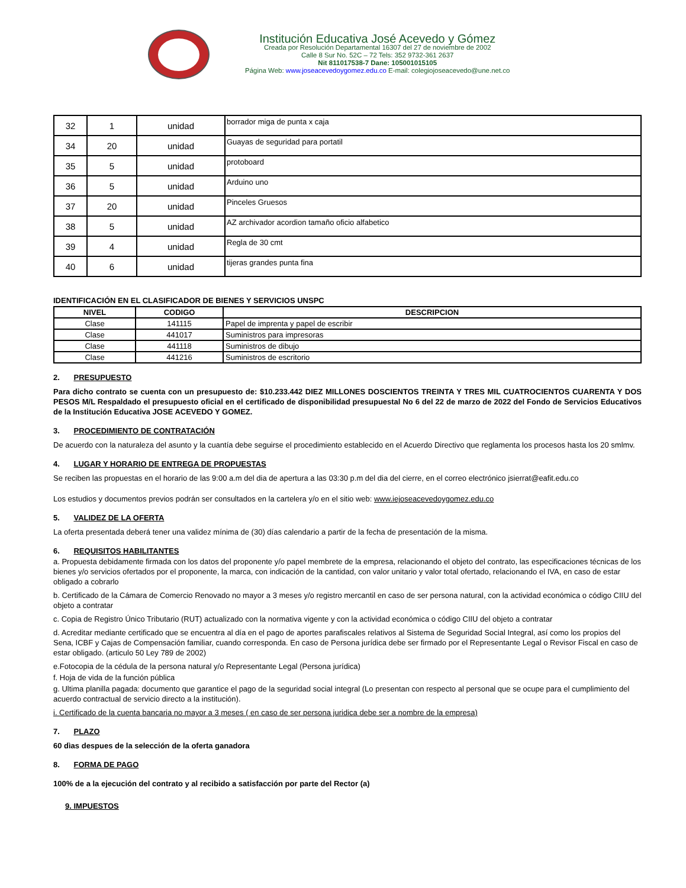Institución Educativa José Acevedo y Gómez
Creada por Resolución Departamental 16307 del 27 de noviembre de 2002
Calle 8 Sur No. 52C – 72 Tels: 352 9732-361 2637
Nit 811017538-7 Dane: 105001015105
Página Web: www.joseacevedoygomez.edu.co E-mail: colegiojoseacevedo@une.net.co
| 32 | 1 | unidad | borrador miga de punta x caja |
| 34 | 20 | unidad | Guayas de seguridad para portatil |
| 35 | 5 | unidad | protoboard |
| 36 | 5 | unidad | Arduino uno |
| 37 | 20 | unidad | Pinceles Gruesos |
| 38 | 5 | unidad | AZ archivador acordion tamaño oficio alfabetico |
| 39 | 4 | unidad | Regla de 30 cmt |
| 40 | 6 | unidad | tijeras grandes punta fina |
IDENTIFICACIÓN EN EL CLASIFICADOR DE BIENES Y SERVICIOS UNSPC
| NIVEL | CODIGO | DESCRIPCION |
| --- | --- | --- |
| Clase | 141115 | Papel de imprenta y papel de escribir |
| Clase | 441017 | Suministros para impresoras |
| Clase | 441118 | Suministros de dibujo |
| Clase | 441216 | Suministros de escritorio |
2. PRESUPUESTO
Para dicho contrato se cuenta con un presupuesto de: $10.233.442 DIEZ MILLONES DOSCIENTOS TREINTA Y TRES MIL CUATROCIENTOS CUARENTA Y DOS PESOS M/L Respaldado el presupuesto oficial en el certificado de disponibilidad presupuestal No 6 del 22 de marzo de 2022 del Fondo de Servicios Educativos de la Institución Educativa JOSE ACEVEDO Y GOMEZ.
3. PROCEDIMIENTO DE CONTRATACIÓN
De acuerdo con la naturaleza del asunto y la cuantía debe seguirse el procedimiento establecido en el Acuerdo Directivo que reglamenta los procesos hasta los 20 smlmv.
4. LUGAR Y HORARIO DE ENTREGA DE PROPUESTAS
Se reciben las propuestas en el horario de las 9:00 a.m del dia de apertura a las 03:30 p.m del dia del cierre, en el correo electrónico jsierrat@eafit.edu.co
Los estudios y documentos previos podrán ser consultados en la cartelera y/o en el sitio web: www.iejoseacevedoygomez.edu.co
5. VALIDEZ DE LA OFERTA
La oferta presentada deberá tener una validez mínima de (30) días calendario a partir de la fecha de presentación de la misma.
6. REQUISITOS HABILITANTES
a. Propuesta debidamente firmada con los datos del proponente y/o papel membrete de la empresa, relacionando el objeto del contrato, las especificaciones técnicas de los bienes y/o servicios ofertados por el proponente, la marca, con indicación de la cantidad, con valor unitario y valor total ofertado, relacionando el IVA, en caso de estar obligado a cobrarlo
b. Certificado de la Cámara de Comercio Renovado no mayor a 3 meses y/o registro mercantil en caso de ser persona natural, con la actividad económica o código CIIU del objeto a contratar
c. Copia de Registro Único Tributario (RUT) actualizado con la normativa vigente y con la actividad económica o código CIIU del objeto a contratar
d. Acreditar mediante certificado que se encuentra al día en el pago de aportes parafiscales relativos al Sistema de Seguridad Social Integral, así como los propios del Sena, ICBF y Cajas de Compensación familiar, cuando corresponda. En caso de Persona jurídica debe ser firmado por el Representante Legal o Revisor Fiscal en caso de estar obligado. (articulo 50 Ley 789 de 2002)
e.Fotocopia de la cédula de la persona natural y/o Representante Legal (Persona jurídica)
f. Hoja de vida de la función pública
g. Ultima planilla pagada: documento que garantice el pago de la seguridad social integral (Lo presentan con respecto al personal que se ocupe para el cumplimiento del acuerdo contractual de servicio directo a la institución).
i. Certificado de la cuenta bancaria no mayor a 3 meses ( en caso de ser persona juridica debe ser a nombre de la empresa)
7. PLAZO
60 dìas despues de la selección de la oferta ganadora
8. FORMA DE PAGO
100% de a la ejecución del contrato y al recibido a satisfacción por parte del Rector (a)
9. IMPUESTOS